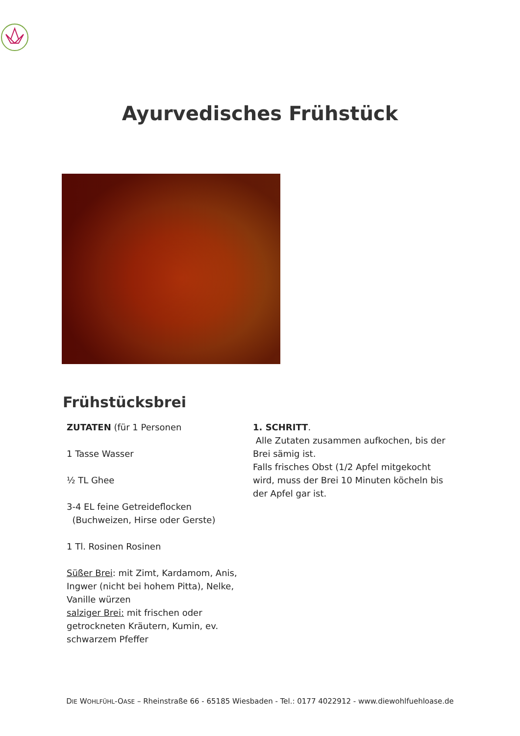Ayurvedisches Frühstück
Frühstücksbrei
ZUTATEN (für 1 Personen
1 Tasse Wasser
½ TL Ghee
3-4 EL feine Getreideflocken
(Buchweizen, Hirse oder Gerste)
1 Tl. Rosinen Rosinen
Süßer Brei: mit Zimt, Kardamom, Anis, Ingwer (nicht bei hohem Pitta), Nelke, Vanille würzen
salziger Brei: mit frischen oder getrockneten Kräutern, Kumin, ev. schwarzem Pfeffer
1. SCHRITT.
Alle Zutaten zusammen aufkochen, bis der Brei sämig ist.
Falls frisches Obst (1/2 Apfel mitgekocht wird, muss der Brei 10 Minuten köcheln bis der Apfel gar ist.
DIE WOHLFÜHL-OASE – Rheinstraße 66 - 65185 Wiesbaden - Tel.: 0177 4022912 - www.diewohlfuehloase.de